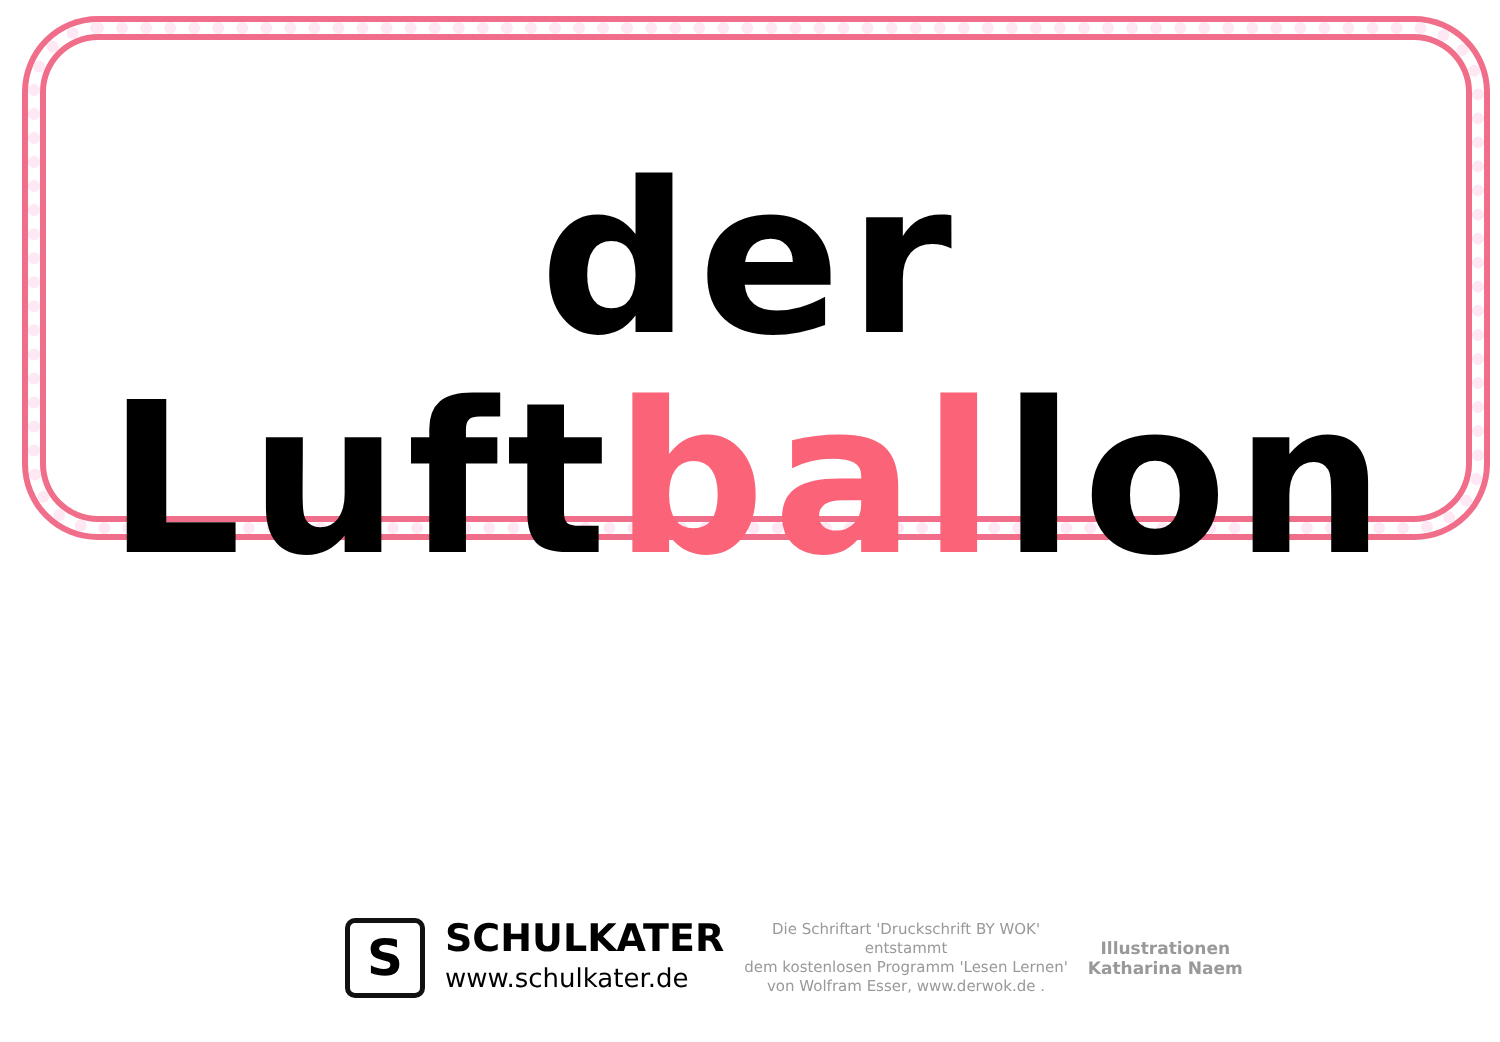der Luftballon
S
SCHULKATER
www.schulkater.de
Die Schriftart 'Druckschrift BY WOK'
entstammt
dem kostenlosen Programm 'Lesen Lernen'
von Wolfram Esser, www.derwok.de .
Illustrationen
Katharina Naem